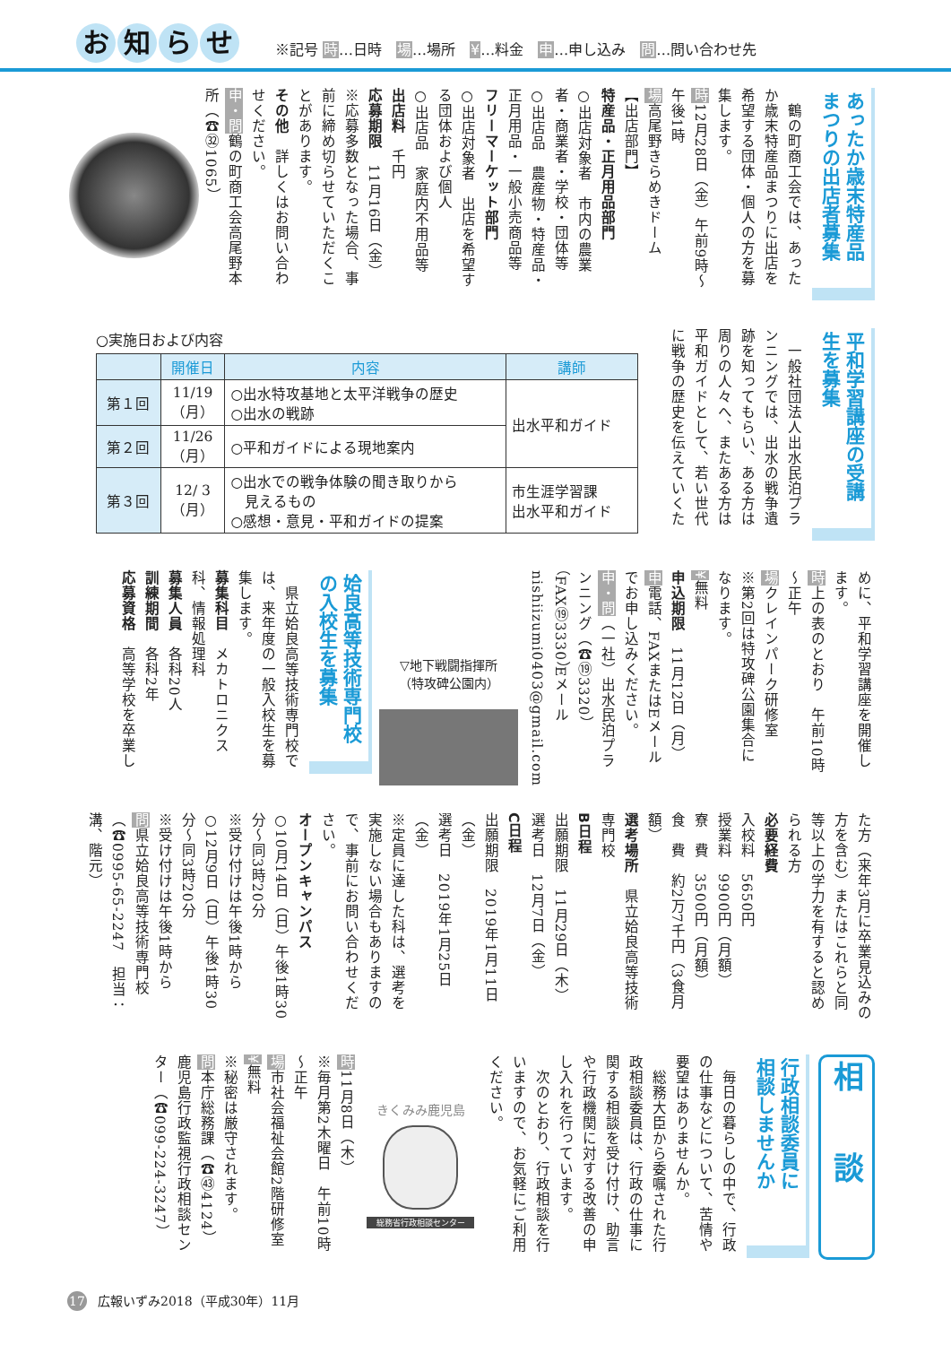お知らせ
※記号 時…日時　場…場所　¥…料金　申…申し込み　問…問い合わせ先
あったか歳末特産品
まつりの出店者募集
　鶴の町商工会では、あったか歳末特産品まつりに出店を希望する団体・個人の方を募集します。
時12月28日（金）午前9時～午後1時
場高尾野きらめきドーム
【出店部門】
特産品・正月用品部門
○出店対象者　市内の農業者・商業者・学校・団体等
○出店品　農産物・特産品・正月用品・一般小売商品等
フリーマーケット部門
○出店対象者　出店を希望する団体および個人
○出店品　家庭内不用品等
出店料　千円
応募期限　11月16日（金）
※応募多数となった場合、事前に締め切らせていただくことがあります。
その他　詳しくはお問い合わせください。
申・問鶴の町商工会高尾野本所（☎㉜1065）
平和学習講座の受講
生を募集
　一般社団法人出水民泊プランニングでは、出水の戦争遺跡を知ってもらい、ある方は周りの人々へ、またある方は平和ガイドとして、若い世代に戦争の歴史を伝えていくた
○実施日および内容
| | 開催日 | 内容 | 講師 |
| --- | --- | --- | --- |
| 第１回 | 11/19 （月） | ○出水特攻基地と太平洋戦争の歴史 ○出水の戦跡 | 出水平和ガイド |
| 第２回 | 11/26 （月） | ○平和ガイドによる現地案内 | |
| 第３回 | 12/ 3 （月） | ○出水での戦争体験の聞き取りから 見えるもの ○感想・意見・平和ガイドの提案 | 市生涯学習課 出水平和ガイド |
めに、平和学習講座を開催します。
時上の表のとおり　午前10時～正午
場クレインパーク研修室
※第2回は特攻碑公園集合になります。
¥無料
申込期限　11月12日（月）
申電話、FAXまたはEメールでお申し込みください。
申・問（一社）出水民泊プランニング（☎⑲3320）（FAX⑲3330）Eメール　nishiizumi0403@gmail.com
▽地下戦闘指揮所
（特攻碑公園内）
姶良高等技術専門校
の入校生を募集
　県立姶良高等技術専門校では、来年度の一般入校生を募集します。
募集科目　メカトロニクス科、情報処理科
募集人員　各科20人
訓練期間　各科2年
応募資格　高等学校を卒業し
た方（来年3月に卒業見込みの方を含む）またはこれらと同等以上の学力を有すると認められる方
必要経費
入校料　5650円
授業料　9900円（月額）
寮　費　3500円（月額）
食　費　約2万7千円（3食月額）
選考場所　県立姶良高等技術専門校
B日程
出願期限　11月29日（木）
選考日　12月7日（金）
C日程
出願期限　2019年1月11日（金）
選考日　2019年1月25日（金）
※定員に達した科は、選考を実施しない場合もありますので、事前にお問い合わせください。
オープンキャンパス
○10月14日（日）午後1時30分～同3時20分
※受け付けは午後1時から
○12月9日（日）午後1時30分～同3時20分
※受け付けは午後1時から
問県立姶良高等技術専門校（☎0995-65-2247　担当：溝、階元）
相　　談
行政相談委員に
相談しませんか
　毎日の暮らしの中で、行政の仕事などについて、苦情や要望はありませんか。
　総務大臣から委嘱された行政相談委員は、行政の仕事に関する相談を受け付け、助言や行政機関に対する改善の申し入れを行っています。
　次のとおり、行政相談を行いますので、お気軽にご利用ください。
きくみみ鹿児島
総務省行政相談センター
時11月8日（木）
※毎月第2木曜日　午前10時～正午
場市社会福祉会館2階研修室
¥無料
※秘密は厳守されます。
問本庁総務課（☎㊸4124）
鹿児島行政監視行政相談センター（☎099-224-3247）
17 広報いずみ2018（平成30年）11月